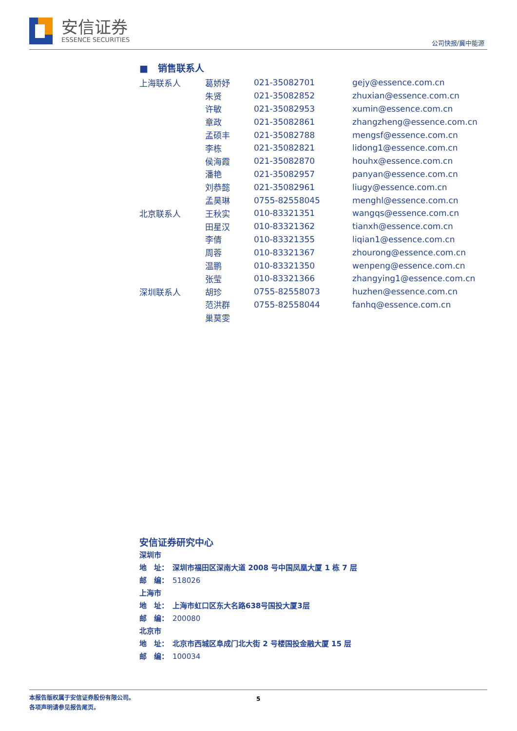安信证券
ESSENCE SECURITIES
公司快报/冀中能源
■ 销售联系人
| 上海联系人 | 葛娇妤 | 021-35082701 | gejy@essence.com.cn |
| | 朱贤 | 021-35082852 | zhuxian@essence.com.cn |
| | 许敏 | 021-35082953 | xumin@essence.com.cn |
| | 章政 | 021-35082861 | zhangzheng@essence.com.cn |
| | 孟硕丰 | 021-35082788 | mengsf@essence.com.cn |
| | 李栋 | 021-35082821 | lidong1@essence.com.cn |
| | 侯海霞 | 021-35082870 | houhx@essence.com.cn |
| | 潘艳 | 021-35082957 | panyan@essence.com.cn |
| | 刘恭懿 | 021-35082961 | liugy@essence.com.cn |
| | 孟昊琳 | 0755-82558045 | menghl@essence.com.cn |
| 北京联系人 | 王秋实 | 010-83321351 | wangqs@essence.com.cn |
| | 田星汉 | 010-83321362 | tianxh@essence.com.cn |
| | 李倩 | 010-83321355 | liqian1@essence.com.cn |
| | 周蓉 | 010-83321367 | zhourong@essence.com.cn |
| | 温鹏 | 010-83321350 | wenpeng@essence.com.cn |
| | 张莹 | 010-83321366 | zhangying1@essence.com.cn |
| 深圳联系人 | 胡珍 | 0755-82558073 | huzhen@essence.com.cn |
| | 范洪群 | 0755-82558044 | fanhq@essence.com.cn |
| | 巢莫雯 | | |
安信证券研究中心
深圳市
地　址：　深圳市福田区深南大道 2008 号中国凤凰大厦 1 栋 7 层
邮　编：　518026
上海市
地　址：　上海市虹口区东大名路638号国投大厦3层
邮　编：　200080
北京市
地　址：　北京市西城区阜成门北大街 2 号楼国投金融大厦 15 层
邮　编：　100034
本报告版权属于安信证券股份有限公司。
各项声明请参见报告尾页。
5